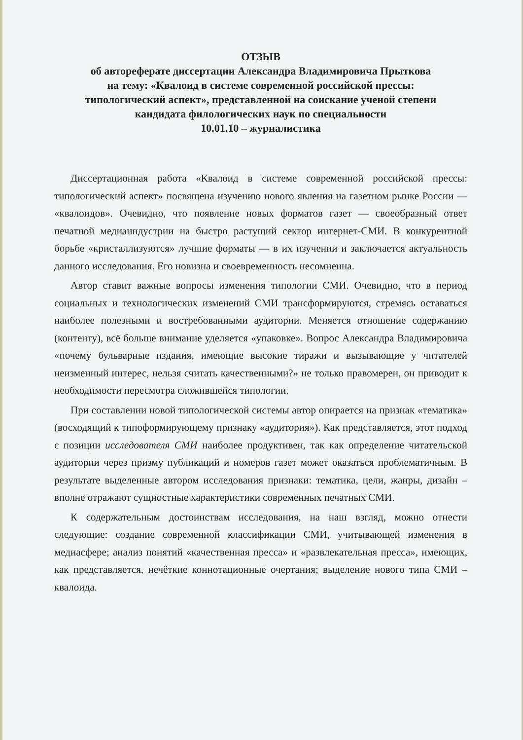ОТЗЫВ
об автореферате диссертации Александра Владимировича Прыткова
на тему: «Квалоид в системе современной российской прессы:
типологический аспект», представленной на соискание ученой степени
кандидата филологических наук по специальности
10.01.10 – журналистика
Диссертационная работа «Квалоид в системе современной российской прессы: типологический аспект» посвящена изучению нового явления на газетном рынке России — «квалоидов». Очевидно, что появление новых форматов газет — своеобразный ответ печатной медиаиндустрии на быстро растущий сектор интернет-СМИ. В конкурентной борьбе «кристаллизуются» лучшие форматы — в их изучении и заключается актуальность данного исследования. Его новизна и своевременность несомненна.
Автор ставит важные вопросы изменения типологии СМИ. Очевидно, что в период социальных и технологических изменений СМИ трансформируются, стремясь оставаться наиболее полезными и востребованными аудитории. Меняется отношение содержанию (контенту), всё больше внимание уделяется «упаковке». Вопрос Александра Владимировича «почему бульварные издания, имеющие высокие тиражи и вызывающие у читателей неизменный интерес, нельзя считать качественными?» не только правомерен, он приводит к необходимости пересмотра сложившейся типологии.
При составлении новой типологической системы автор опирается на признак «тематика» (восходящий к типоформирующему признаку «аудитория»). Как представляется, этот подход с позиции исследователя СМИ наиболее продуктивен, так как определение читательской аудитории через призму публикаций и номеров газет может оказаться проблематичным. В результате выделенные автором исследования признаки: тематика, цели, жанры, дизайн – вполне отражают сущностные характеристики современных печатных СМИ.
К содержательным достоинствам исследования, на наш взгляд, можно отнести следующие: создание современной классификации СМИ, учитывающей изменения в медиасфере; анализ понятий «качественная пресса» и «развлекательная пресса», имеющих, как представляется, нечёткие коннотационные очертания; выделение нового типа СМИ – квалоида.